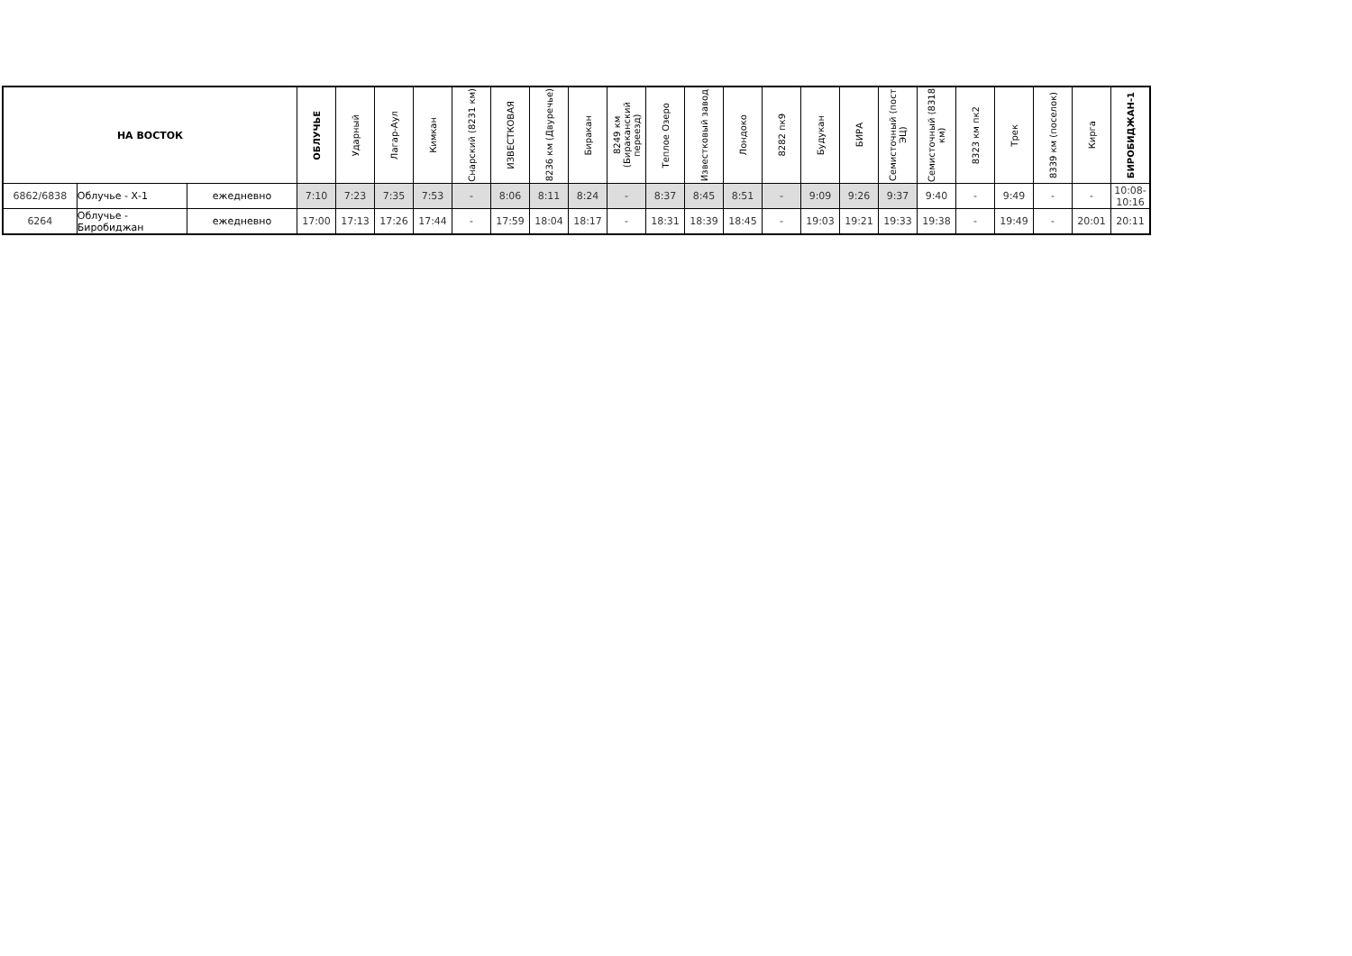| НА ВОСТОК | | | ОБЛУЧЬЕ | Ударный | Лагар-Аул | Кимкан | Снарский (8231 км) | ИЗВЕСТКОВАЯ | 8236 км (Двуречье) | Биракан | 8249 км (Бираканский переезд) | Теплое Озеро | Известковый завод | Лондоко | 8282 пк9 | Будукан | БИРА | Семисточный (пост ЭЦ) | Семисточный (8318 км) | 8323 км пк2 | Трек | 8339 км (поселок) | Кирга | БИРОБИДЖАН-1 |
| --- | --- | --- | --- | --- | --- | --- | --- | --- | --- | --- | --- | --- | --- | --- | --- | --- | --- | --- | --- | --- | --- | --- | --- | --- |
| 6862/6838 | Облучье - Х-1 | ежедневно | 7:10 | 7:23 | 7:35 | 7:53 | - | 8:06 | 8:11 | 8:24 | - | 8:37 | 8:45 | 8:51 | - | 9:09 | 9:26 | 9:37 | 9:40 | - | 9:49 | - | - | 10:08-10:16 |
| 6264 | Облучье - Биробиджан | ежедневно | 17:00 | 17:13 | 17:26 | 17:44 | - | 17:59 | 18:04 | 18:17 | - | 18:31 | 18:39 | 18:45 | - | 19:03 | 19:21 | 19:33 | 19:38 | - | 19:49 | - | 20:01 | 20:11 |